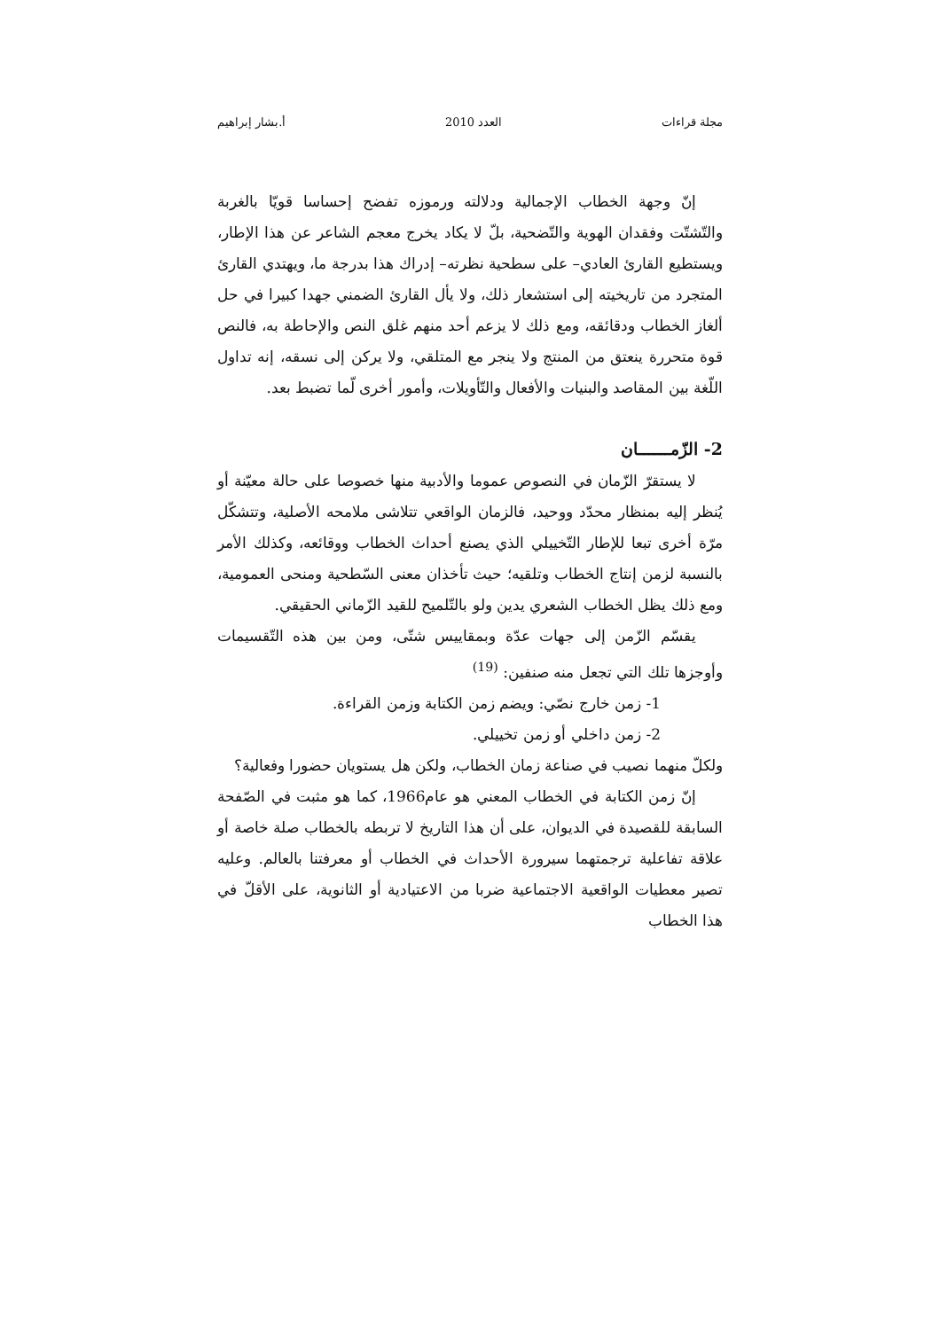مجلة قراءات العدد 2010 أ.بشار إبراهيم
إنّ وجهة الخطاب الإجمالية ودلالته ورموزه تفضح إحساسا قويّا بالغربة والتّشتّت وفقدان الهوية والتّضحية، بلّ لا يكاد يخرج معجم الشاعر عن هذا الإطار، ويستطيع القارئ العادي– على سطحية نظرته– إدراك هذا بدرجة ما، ويهتدي القارئ المتجرد من تاريخيته إلى استشعار ذلك، ولا يأل القارئ الضمني جهدا كبيرا في حل ألغاز الخطاب ودقائقه، ومع ذلك لا يزعم أحد منهم غلق النص والإحاطة به، فالنص قوة متحررة ينعتق من المنتج ولا ينجر مع المتلقي، ولا يركن إلى نسقه، إنه تداول اللّغة بين المقاصد والبنيات والأفعال والتّأويلات، وأمور أخرى لّما تضبط بعد.
2- الزّمــــــان
لا يستقرّ الزّمان في النصوص عموما والأدبية منها خصوصا على حالة معيّنة أو يُنظر إليه بمنظار محدّد ووحيد، فالزمان الواقعي تتلاشى ملامحه الأصلية، وتتشكّل مرّة أخرى تبعا للإطار التّخييلي الذي يصنع أحداث الخطاب ووقائعه، وكذلك الأمر بالنسبة لزمن إنتاج الخطاب وتلقيه؛ حيث تأخذان معنى السّطحية ومنحى العمومية، ومع ذلك يظل الخطاب الشعري يدين ولو بالتّلميح للقيد الزّماني الحقيقي.
يقسّم الزّمن إلى جهات عدّة وبمقاييس شتّى، ومن بين هذه التّقسيمات وأوجزها تلك التي تجعل منه صنفين: <sup>(19)</sup>
1- زمن خارج نصّي: ويضم زمن الكتابة وزمن القراءة.
2- زمن داخلي أو زمن تخييلي.
ولكلّ منهما نصيب في صناعة زمان الخطاب، ولكن هل يستويان حضورا وفعالية؟
إنّ زمن الكتابة في الخطاب المعني هو عام1966، كما هو مثبت في الصّفحة السابقة للقصيدة في الديوان، على أن هذا التاريخ لا تربطه بالخطاب صلة خاصة أو علاقة تفاعلية ترجمتهما سيرورة الأحداث في الخطاب أو معرفتنا بالعالم. وعليه تصير معطيات الواقعية الاجتماعية ضربا من الاعتيادية أو الثانوية، على الأقلّ في هذا الخطاب